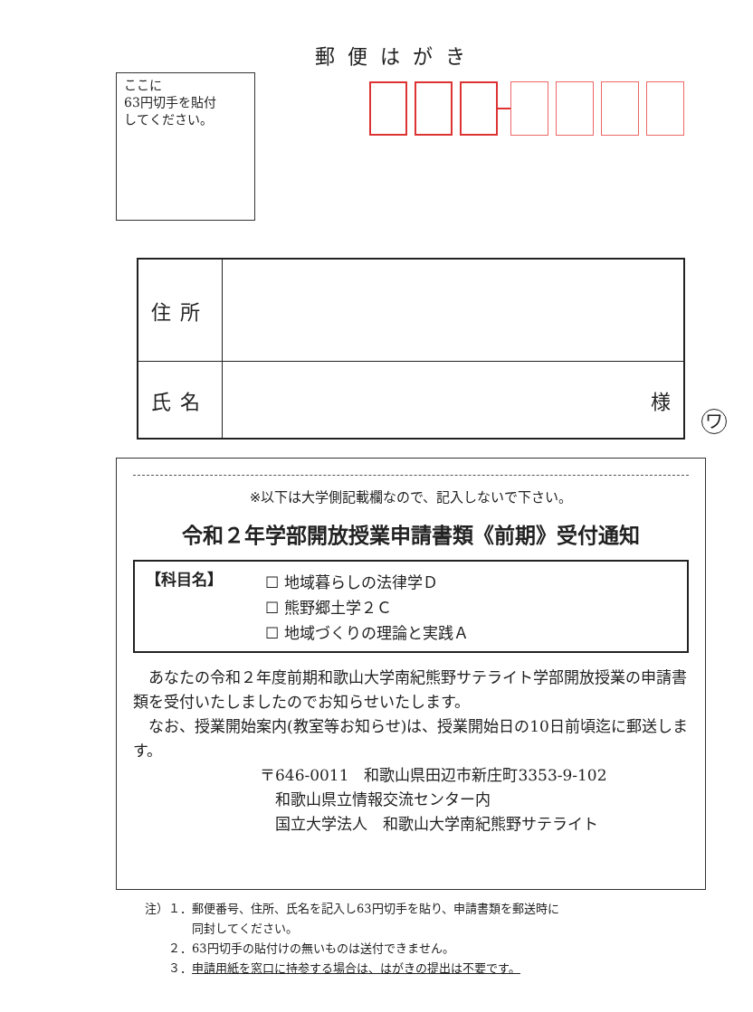郵便はがき
ここに
63円切手を貼付
してください。
| 住所 | |
| 氏名 | 様 |
ワ
※以下は大学側記載欄なので、記入しないで下さい。
令和２年学部開放授業申請書類《前期》受付通知
【科目名】
☐ 地域暮らしの法律学Ｄ
☐ 熊野郷土学２Ｃ
☐ 地域づくりの理論と実践Ａ
あなたの令和２年度前期和歌山大学南紀熊野サテライト学部開放授業の申請書類を受付いたしましたのでお知らせいたします。
なお、授業開始案内(教室等お知らせ)は、授業開始日の10日前頃迄に郵送します。
〒646-0011　和歌山県田辺市新庄町3353-9-102
　和歌山県立情報交流センター内
　国立大学法人　和歌山大学南紀熊野サテライト
注）１．郵便番号、住所、氏名を記入し63円切手を貼り、申請書類を郵送時に
　　　　同封してください。
　　２．63円切手の貼付けの無いものは送付できません。
　　３．申請用紙を窓口に持参する場合は、はがきの提出は不要です。